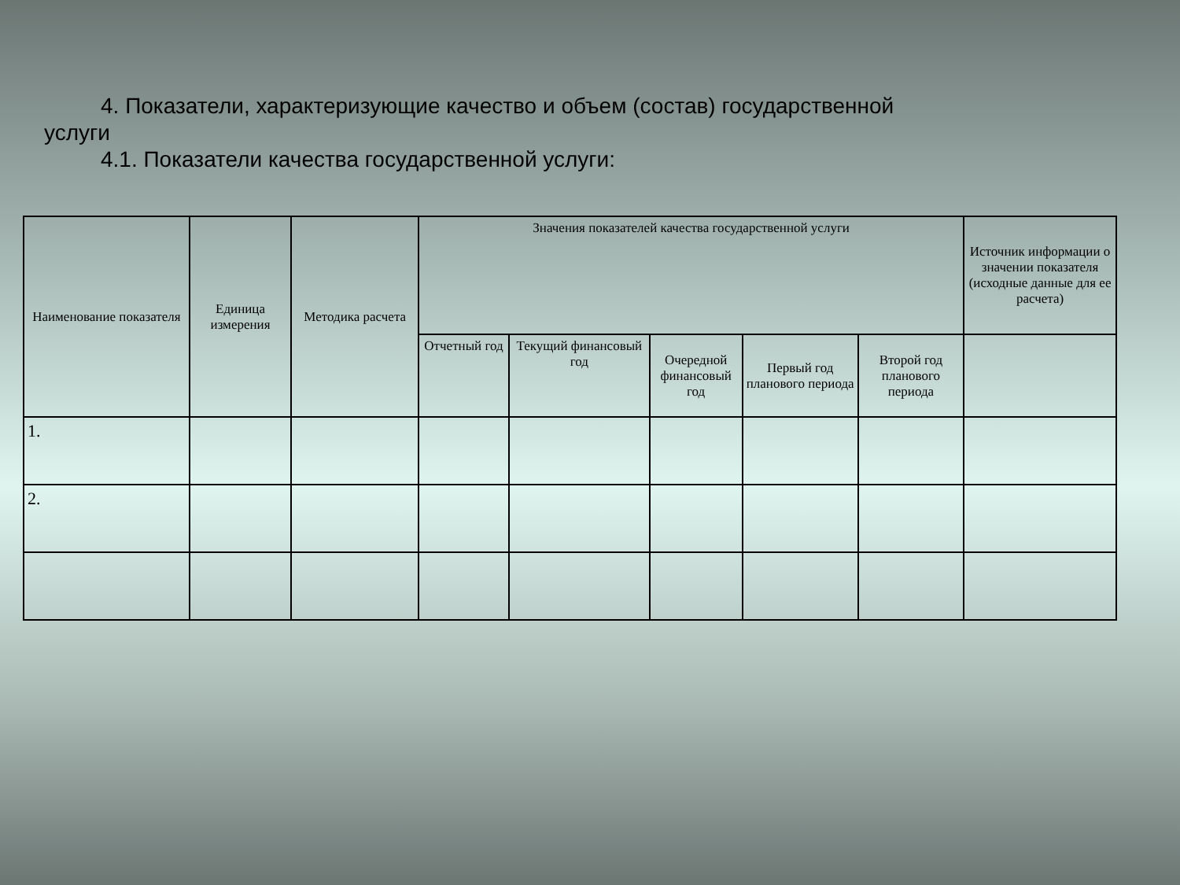4. Показатели, характеризующие качество и объем (состав) государственной
услуги
4.1. Показатели качества государственной услуги:
| Наименование показателя | Единица измерения | Методика расчета | Значения показателей качества государственной услуги | | | | | Источник информации о значении показателя (исходные данные для ее расчета) |
| --- | --- | --- | --- | --- | --- | --- | --- | --- |
| | | | Отчетный год | Текущий финансовый год | Очередной финансовый год | Первый год планового периода | Второй год планового периода | |
| 1. | | | | | | | | |
| 2. | | | | | | | | |